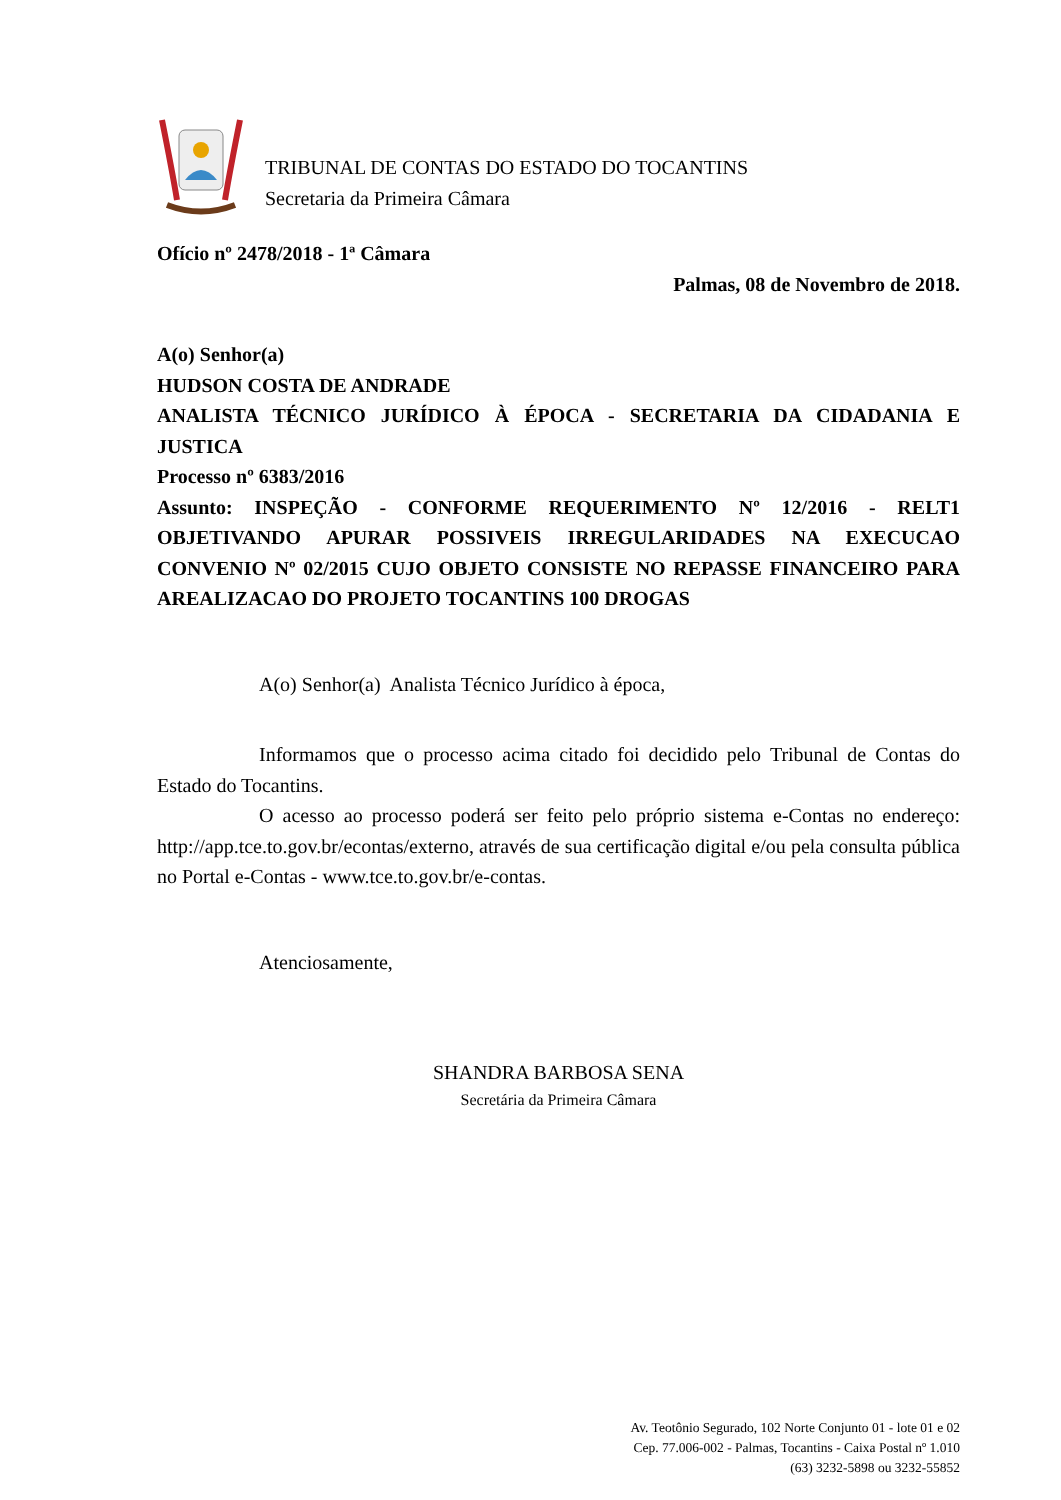TRIBUNAL DE CONTAS DO ESTADO DO TOCANTINS
Secretaria da Primeira Câmara
Ofício nº 2478/2018 - 1ª Câmara
Palmas, 08 de Novembro de 2018.
A(o) Senhor(a)
HUDSON COSTA DE ANDRADE
ANALISTA TÉCNICO JURÍDICO À ÉPOCA - SECRETARIA DA CIDADANIA E JUSTICA
Processo nº 6383/2016
Assunto: INSPEÇÃO - CONFORME REQUERIMENTO Nº 12/2016 - RELT1 OBJETIVANDO APURAR POSSIVEIS IRREGULARIDADES NA EXECUCAO CONVENIO Nº 02/2015 CUJO OBJETO CONSISTE NO REPASSE FINANCEIRO PARA AREALIZACAO DO PROJETO TOCANTINS 100 DROGAS
A(o) Senhor(a) Analista Técnico Jurídico à época,
Informamos que o processo acima citado foi decidido pelo Tribunal de Contas do Estado do Tocantins.
O acesso ao processo poderá ser feito pelo próprio sistema e-Contas no endereço: http://app.tce.to.gov.br/econtas/externo, através de sua certificação digital e/ou pela consulta pública no Portal e-Contas - www.tce.to.gov.br/e-contas.
Atenciosamente,
SHANDRA BARBOSA SENA
Secretária da Primeira Câmara
Av. Teotônio Segurado, 102 Norte Conjunto 01 - lote 01 e 02
Cep. 77.006-002 - Palmas, Tocantins - Caixa Postal nº 1.010
(63) 3232-5898 ou 3232-55852